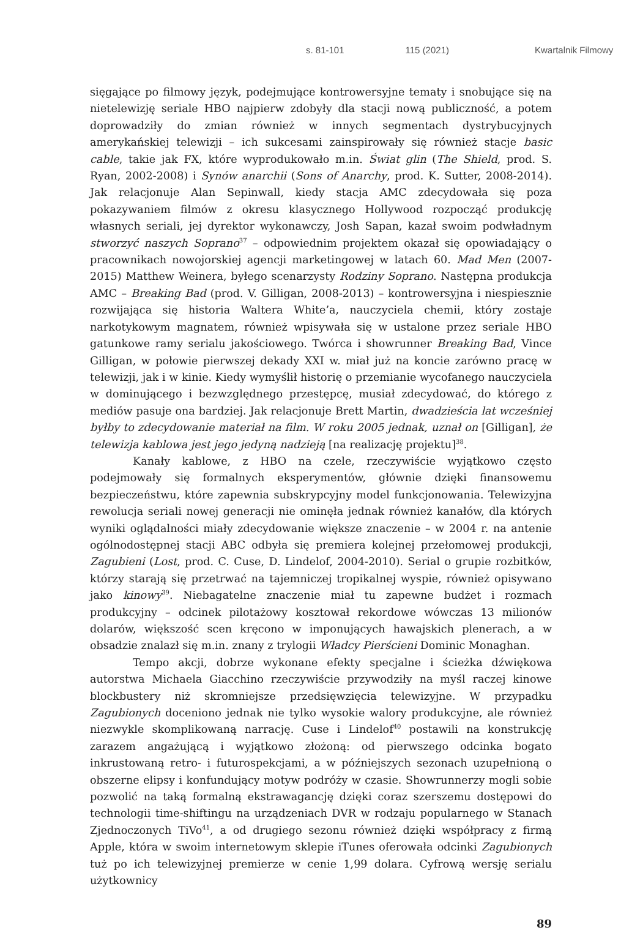s. 81-101 115 (2021) Kwartalnik Filmowy
sięgające po filmowy język, podejmujące kontrowersyjne tematy i snobujące się na nietelewizję seriale HBO najpierw zdobyły dla stacji nową publiczność, a potem doprowadziły do zmian również w innych segmentach dystrybucyjnych amerykańskiej telewizji – ich sukcesami zainspirowały się również stacje basic cable, takie jak FX, które wyprodukowało m.in. Świat glin (The Shield, prod. S. Ryan, 2002-2008) i Synów anarchii (Sons of Anarchy, prod. K. Sutter, 2008-2014). Jak relacjonuje Alan Sepinwall, kiedy stacja AMC zdecydowała się poza pokazywaniem filmów z okresu klasycznego Hollywood rozpocząć produkcję własnych seriali, jej dyrektor wykonawczy, Josh Sapan, kazał swoim podwładnym stworzyć naszych Soprano<sup>37</sup> – odpowiednim projektem okazał się opowiadający o pracownikach nowojorskiej agencji marketingowej w latach 60. Mad Men (2007-2015) Matthew Weinera, byłego scenarzysty Rodziny Soprano. Następna produkcja AMC – Breaking Bad (prod. V. Gilligan, 2008-2013) – kontrowersyjna i niespiesznie rozwijająca się historia Waltera White’a, nauczyciela chemii, który zostaje narkotykowym magnatem, również wpisywała się w ustalone przez seriale HBO gatunkowe ramy serialu jakościowego. Twórca i showrunner Breaking Bad, Vince Gilligan, w połowie pierwszej dekady XXI w. miał już na koncie zarówno pracę w telewizji, jak i w kinie. Kiedy wymyślił historię o przemianie wycofanego nauczyciela w dominującego i bezwzględnego przestępcę, musiał zdecydować, do którego z mediów pasuje ona bardziej. Jak relacjonuje Brett Martin, dwadzieścia lat wcześniej byłby to zdecydowanie materiał na film. W roku 2005 jednak, uznał on [Gilligan], że telewizja kablowa jest jego jedyną nadzieją [na realizację projektu]<sup>38</sup>.
Kanały kablowe, z HBO na czele, rzeczywiście wyjątkowo często podejmowały się formalnych eksperymentów, głównie dzięki finansowemu bezpieczeństwu, które zapewnia subskrypcyjny model funkcjonowania. Telewizyjna rewolucja seriali nowej generacji nie ominęła jednak również kanałów, dla których wyniki oglądalności miały zdecydowanie większe znaczenie – w 2004 r. na antenie ogólnodostępnej stacji ABC odbyła się premiera kolejnej przełomowej produkcji, Zagubieni (Lost, prod. C. Cuse, D. Lindelof, 2004-2010). Serial o grupie rozbitków, którzy starają się przetrwać na tajemniczej tropikalnej wyspie, również opisywano jako kinowy<sup>39</sup>. Niebagatelne znaczenie miał tu zapewne budżet i rozmach produkcyjny – odcinek pilotażowy kosztował rekordowe wówczas 13 milionów dolarów, większość scen kręcono w imponujących hawajskich plenerach, a w obsadzie znalazł się m.in. znany z trylogii Władcy Pierścieni Dominic Monaghan.
Tempo akcji, dobrze wykonane efekty specjalne i ścieżka dźwiękowa autorstwa Michaela Giacchino rzeczywiście przywodziły na myśl raczej kinowe blockbustery niż skromniejsze przedsięwzięcia telewizyjne. W przypadku Zagubionych doceniono jednak nie tylko wysokie walory produkcyjne, ale również niezwykle skomplikowaną narrację. Cuse i Lindelof<sup>40</sup> postawili na konstrukcję zarazem angażującą i wyjątkowo złożoną: od pierwszego odcinka bogato inkrustowaną retro- i futurospekcjami, a w późniejszych sezonach uzupełnioną o obszerne elipsy i konfundujący motyw podróży w czasie. Showrunnerzy mogli sobie pozwolić na taką formalną ekstrawagancję dzięki coraz szerszemu dostępowi do technologii time-shiftingu na urządzeniach DVR w rodzaju popularnego w Stanach Zjednoczonych TiVo<sup>41</sup>, a od drugiego sezonu również dzięki współpracy z firmą Apple, która w swoim internetowym sklepie iTunes oferowała odcinki Zagubionych tuż po ich telewizyjnej premierze w cenie 1,99 dolara. Cyfrową wersję serialu użytkownicy
89